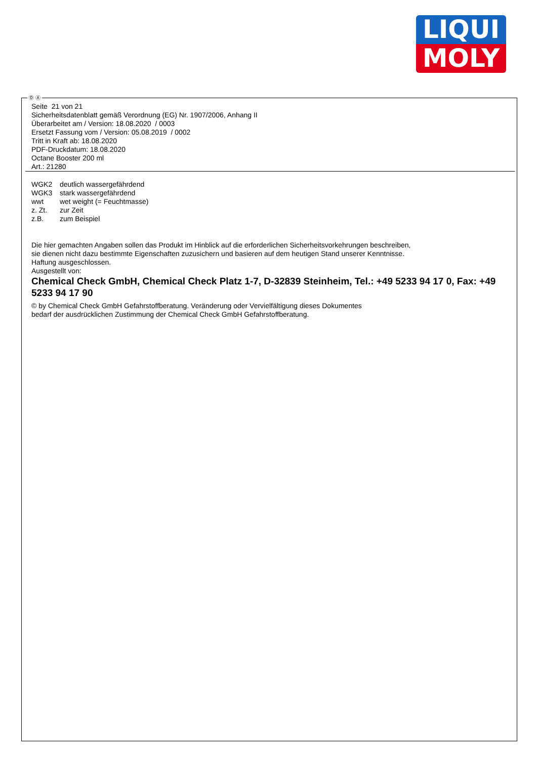LIQUI
MOLY
Ⓓ Ⓐ
Seite 21 von 21
Sicherheitsdatenblatt gemäß Verordnung (EG) Nr. 1907/2006, Anhang II
Überarbeitet am / Version: 18.08.2020 / 0003
Ersetzt Fassung vom / Version: 05.08.2019 / 0002
Tritt in Kraft ab: 18.08.2020
PDF-Druckdatum: 18.08.2020
Octane Booster 200 ml
Art.: 21280
WGK2 deutlich wassergefährdend
WGK3 stark wassergefährdend
wwt wet weight (= Feuchtmasse)
z. Zt. zur Zeit
z.B. zum Beispiel
Die hier gemachten Angaben sollen das Produkt im Hinblick auf die erforderlichen Sicherheitsvorkehrungen beschreiben,
sie dienen nicht dazu bestimmte Eigenschaften zuzusichern und basieren auf dem heutigen Stand unserer Kenntnisse.
Haftung ausgeschlossen.
Ausgestellt von:
Chemical Check GmbH, Chemical Check Platz 1-7, D-32839 Steinheim, Tel.: +49 5233 94 17 0, Fax: +49 5233 94 17 90
© by Chemical Check GmbH Gefahrstoffberatung. Veränderung oder Vervielfältigung dieses Dokumentes
bedarf der ausdrücklichen Zustimmung der Chemical Check GmbH Gefahrstoffberatung.